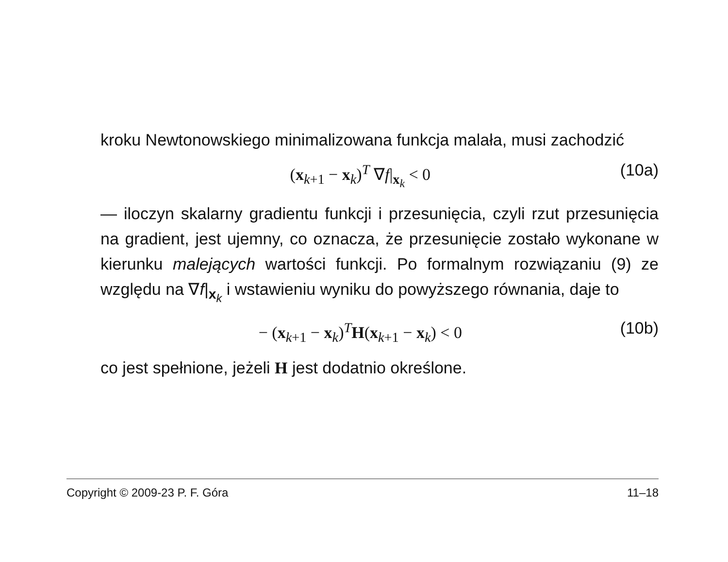kroku Newtonowskiego minimalizowana funkcja malała, musi zachodzić
(x<sub>k+1</sub> − x<sub>k</sub>)<sup>T</sup> ∇f|<sub>x<sub>k</sub></sub> < 0 (10a)
— iloczyn skalarny gradientu funkcji i przesunięcia, czyli rzut przesunięcia na gradient, jest ujemny, co oznacza, że przesunięcie zostało wykonane w kierunku malejących wartości funkcji. Po formalnym rozwiązaniu (9) ze względu na ∇f|<sub>x<sub>k</sub></sub> i wstawieniu wyniku do powyższego równania, daje to
− (x<sub>k+1</sub> − x<sub>k</sub>)<sup>T</sup>H(x<sub>k+1</sub> − x<sub>k</sub>) < 0 (10b)
co jest spełnione, jeżeli H jest dodatnio określone.
Copyright © 2009-23 P. F. Góra 11–18